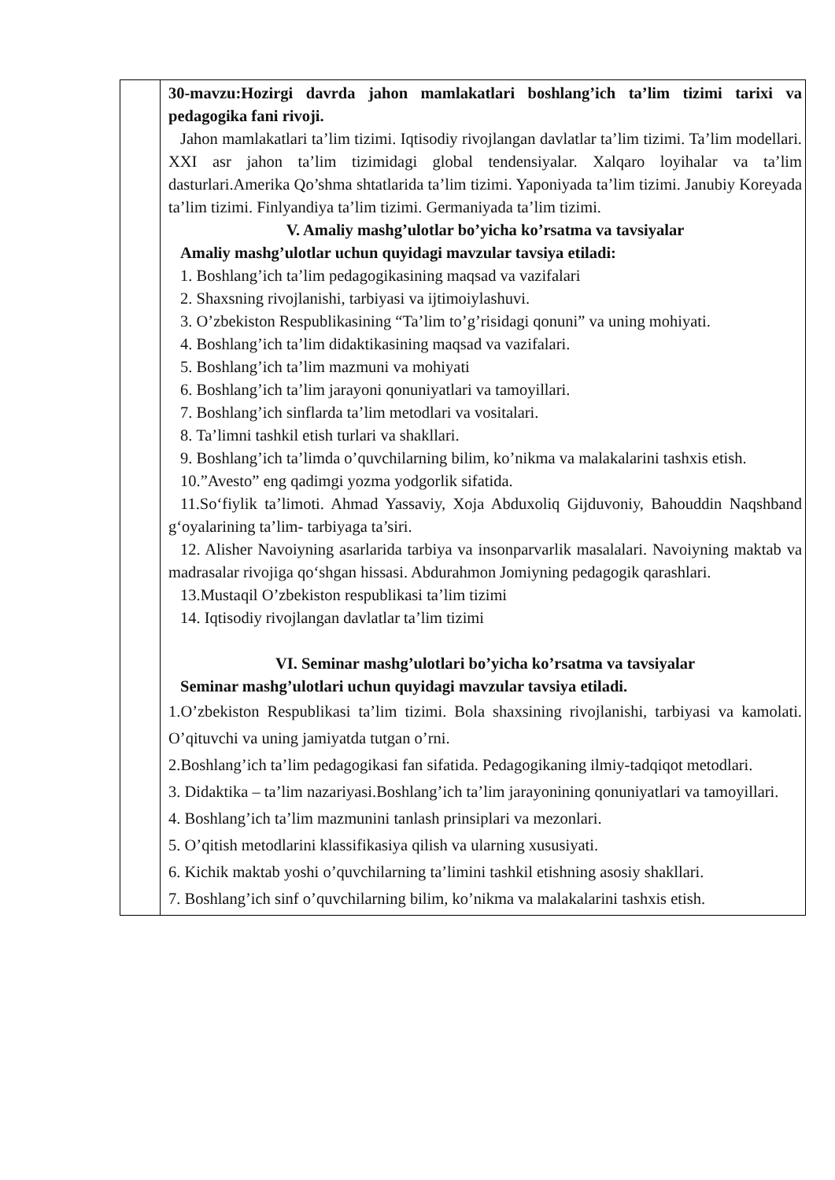| | 30-mavzu:Hozirgi davrda jahon mamlakatlari boshlang’ich ta’lim tizimi tarixi va pedagogika fani rivoji. Jahon mamlakatlari ta’lim tizimi. Iqtisodiy rivojlangan davlatlar ta’lim tizimi. Ta’lim modellari. XXI asr jahon ta’lim tizimidagi global tendensiyalar. Xalqaro loyihalar va ta’lim dasturlari.Amerika Qo’shma shtatlarida ta’lim tizimi. Yaponiyada ta’lim tizimi. Janubiy Koreyada ta’lim tizimi. Finlyandiya ta’lim tizimi. Germaniyada ta’lim tizimi. V. Amaliy mashg’ulotlar bo’yicha ko’rsatma va tavsiyalar Amaliy mashg’ulotlar uchun quyidagi mavzular tavsiya etiladi: 1. Boshlang’ich ta’lim pedagogikasining maqsad va vazifalari 2. Shaxsning rivojlanishi, tarbiyasi va ijtimoiylashuvi. 3. O’zbekiston Respublikasining “Ta’lim to’g’risidagi qonuni” va uning mohiyati. 4. Boshlang’ich ta’lim didaktikasining maqsad va vazifalari. 5. Boshlang’ich ta’lim mazmuni va mohiyati 6. Boshlang’ich ta’lim jarayoni qonuniyatlari va tamoyillari. 7. Boshlang’ich sinflarda ta’lim metodlari va vositalari. 8. Ta’limni tashkil etish turlari va shakllari. 9. Boshlang’ich ta’limda o’quvchilarning bilim, ko’nikma va malakalarini tashxis etish. 10.”Avesto” eng qadimgi yozma yodgorlik sifatida. 11.So‘fiylik ta’limoti. Ahmad Yassaviy, Xoja Abduxoliq Gijduvoniy, Bahouddin Naqshband g‘oyalarining ta’lim- tarbiyaga ta’siri. 12. Alisher Navoiyning asarlarida tarbiya va insonparvarlik masalalari. Navoiyning maktab va madrasalar rivojiga qo‘shgan hissasi. Abdurahmon Jomiyning pedagogik qarashlari. 13.Mustaqil O’zbekiston respublikasi ta’lim tizimi 14. Iqtisodiy rivojlangan davlatlar ta’lim tizimi VI. Seminar mashg’ulotlari bo’yicha ko’rsatma va tavsiyalar Seminar mashg’ulotlari uchun quyidagi mavzular tavsiya etiladi. 1.O’zbekiston Respublikasi ta’lim tizimi. Bola shaxsining rivojlanishi, tarbiyasi va kamolati. O’qituvchi va uning jamiyatda tutgan o’rni. 2.Boshlang’ich ta’lim pedagogikasi fan sifatida. Pedagogikaning ilmiy-tadqiqot metodlari. 3. Didaktika – ta’lim nazariyasi.Boshlang’ich ta’lim jarayonining qonuniyatlari va tamoyillari. 4. Boshlang’ich ta’lim mazmunini tanlash prinsiplari va mezonlari. 5. O’qitish metodlarini klassifikasiya qilish va ularning xususiyati. 6. Kichik maktab yoshi o’quvchilarning ta’limini tashkil etishning asosiy shakllari. 7. Boshlang’ich sinf o’quvchilarning bilim, ko’nikma va malakalarini tashxis etish. |